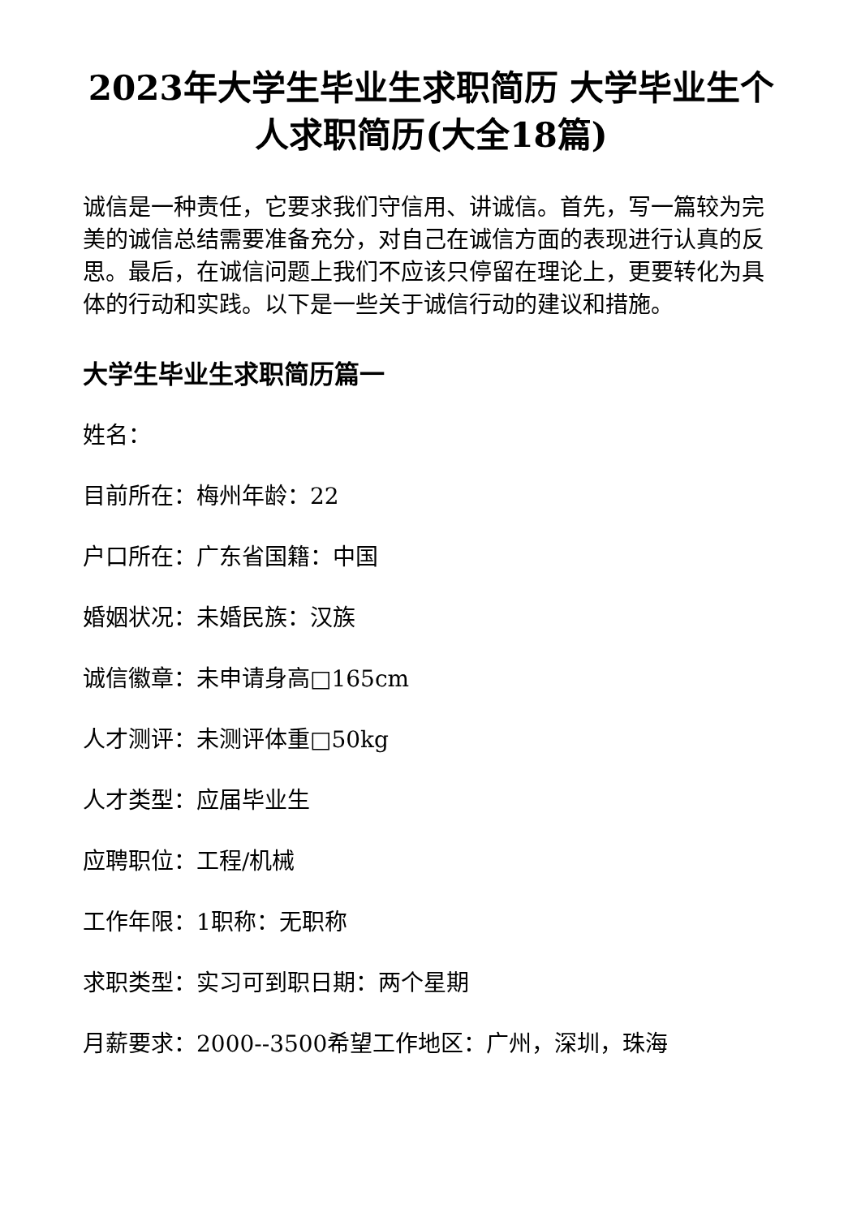2023年大学生毕业生求职简历 大学毕业生个人求职简历(大全18篇)
诚信是一种责任，它要求我们守信用、讲诚信。首先，写一篇较为完美的诚信总结需要准备充分，对自己在诚信方面的表现进行认真的反思。最后，在诚信问题上我们不应该只停留在理论上，更要转化为具体的行动和实践。以下是一些关于诚信行动的建议和措施。
大学生毕业生求职简历篇一
姓名：
目前所在：梅州年龄：22
户口所在：广东省国籍：中国
婚姻状况：未婚民族：汉族
诚信徽章：未申请身高□165cm
人才测评：未测评体重□50kg
人才类型：应届毕业生
应聘职位：工程/机械
工作年限：1职称：无职称
求职类型：实习可到职日期：两个星期
月薪要求：2000--3500希望工作地区：广州，深圳，珠海